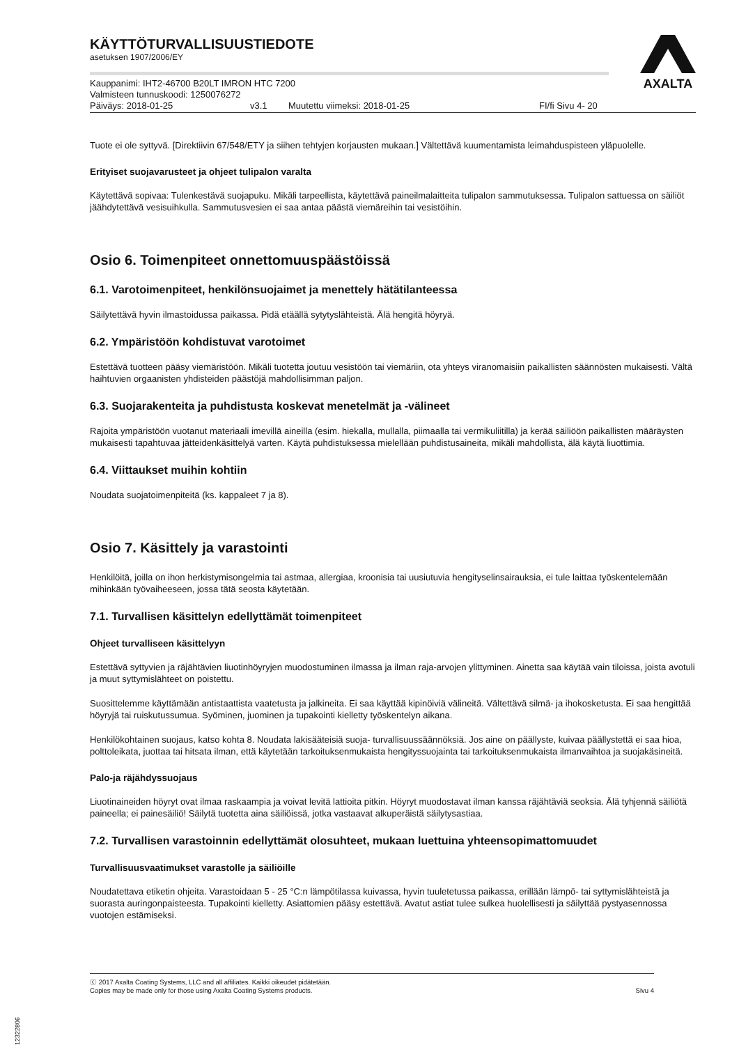AXALTA
KÄYTTÖTURVALLISUUSTIEDOTE
asetuksen 1907/2006/EY
Kauppanimi: IHT2-46700 B20LT IMRON HTC 7200
Valmisteen tunnuskoodi: 1250076272
Päiväys: 2018-01-25 v3.1 Muutettu viimeksi: 2018-01-25 FI/fi Sivu 4- 20
Tuote ei ole syttyvä. [Direktiivin 67/548/ETY ja siihen tehtyjen korjausten mukaan.] Vältettävä kuumentamista leimahduspisteen yläpuolelle.
Erityiset suojavarusteet ja ohjeet tulipalon varalta
Käytettävä sopivaa: Tulenkestävä suojapuku. Mikäli tarpeellista, käytettävä paineilmalaitteita tulipalon sammutuksessa. Tulipalon sattuessa on säiliöt jäähdytettävä vesisuihkulla. Sammutusvesien ei saa antaa päästä viemäreihin tai vesistöihin.
Osio 6. Toimenpiteet onnettomuuspäästöissä
6.1. Varotoimenpiteet, henkilönsuojaimet ja menettely hätätilanteessa
Säilytettävä hyvin ilmastoidussa paikassa. Pidä etäällä sytytyslähteistä. Älä hengitä höyryä.
6.2. Ympäristöön kohdistuvat varotoimet
Estettävä tuotteen pääsy viemäristöön. Mikäli tuotetta joutuu vesistöön tai viemäriin, ota yhteys viranomaisiin paikallisten säännösten mukaisesti. Vältä haihtuvien orgaanisten yhdisteiden päästöjä mahdollisimman paljon.
6.3. Suojarakenteita ja puhdistusta koskevat menetelmät ja -välineet
Rajoita ympäristöön vuotanut materiaali imevillä aineilla (esim. hiekalla, mullalla, piimaalla tai vermikuliitilla) ja kerää säiliöön paikallisten määräysten mukaisesti tapahtuvaa jätteidenkäsittelyä varten. Käytä puhdistuksessa mielellään puhdistusaineita, mikäli mahdollista, älä käytä liuottimia.
6.4. Viittaukset muihin kohtiin
Noudata suojatoimenpiteitä (ks. kappaleet 7 ja 8).
Osio 7. Käsittely ja varastointi
Henkilöitä, joilla on ihon herkistymisongelmia tai astmaa, allergiaa, kroonisia tai uusiutuvia hengityselinsairauksia, ei tule laittaa työskentelemään mihinkään työvaiheeseen, jossa tätä seosta käytetään.
7.1. Turvallisen käsittelyn edellyttämät toimenpiteet
Ohjeet turvalliseen käsittelyyn
Estettävä syttyvien ja räjähtävien liuotinhöyryjen muodostuminen ilmassa ja ilman raja-arvojen ylittyminen. Ainetta saa käytää vain tiloissa, joista avotuli ja muut syttymislähteet on poistettu.
Suosittelemme käyttämään antistaattista vaatetusta ja jalkineita. Ei saa käyttää kipinöiviä välineitä. Vältettävä silmä- ja ihokosketusta. Ei saa hengittää höyryjä tai ruiskutussumua. Syöminen, juominen ja tupakointi kielletty työskentelyn aikana.
Henkilökohtainen suojaus, katso kohta 8. Noudata lakisääteisiä suoja- turvallisuussäännöksiä. Jos aine on päällyste, kuivaa päällystettä ei saa hioa, polttoleikata, juottaa tai hitsata ilman, että käytetään tarkoituksenmukaista hengityssuojainta tai tarkoituksenmukaista ilmanvaihtoa ja suojakäsineitä.
Palo-ja räjähdyssuojaus
Liuotinaineiden höyryt ovat ilmaa raskaampia ja voivat levitä lattioita pitkin. Höyryt muodostavat ilman kanssa räjähtäviä seoksia. Älä tyhjennä säiliötä paineella; ei painesäiliö! Säilytä tuotetta aina säiliöissä, jotka vastaavat alkuperäistä säilytysastiaa.
7.2. Turvallisen varastoinnin edellyttämät olosuhteet, mukaan luettuina yhteensopimattomuudet
Turvallisuusvaatimukset varastolle ja säiliöille
Noudatettava etiketin ohjeita. Varastoidaan 5 - 25 °C:n lämpötilassa kuivassa, hyvin tuuletetussa paikassa, erillään lämpö- tai syttymislähteistä ja suorasta auringonpaisteesta. Tupakointi kielletty. Asiattomien pääsy estettävä. Avatut astiat tulee sulkea huolellisesti ja säilyttää pystyasennossa vuotojen estämiseksi.
ⓒ 2017 Axalta Coating Systems, LLC and all affiliates. Kaikki oikeudet pidätetään.
Copies may be made only for those using Axalta Coating Systems products. Sivu 4
B12322806